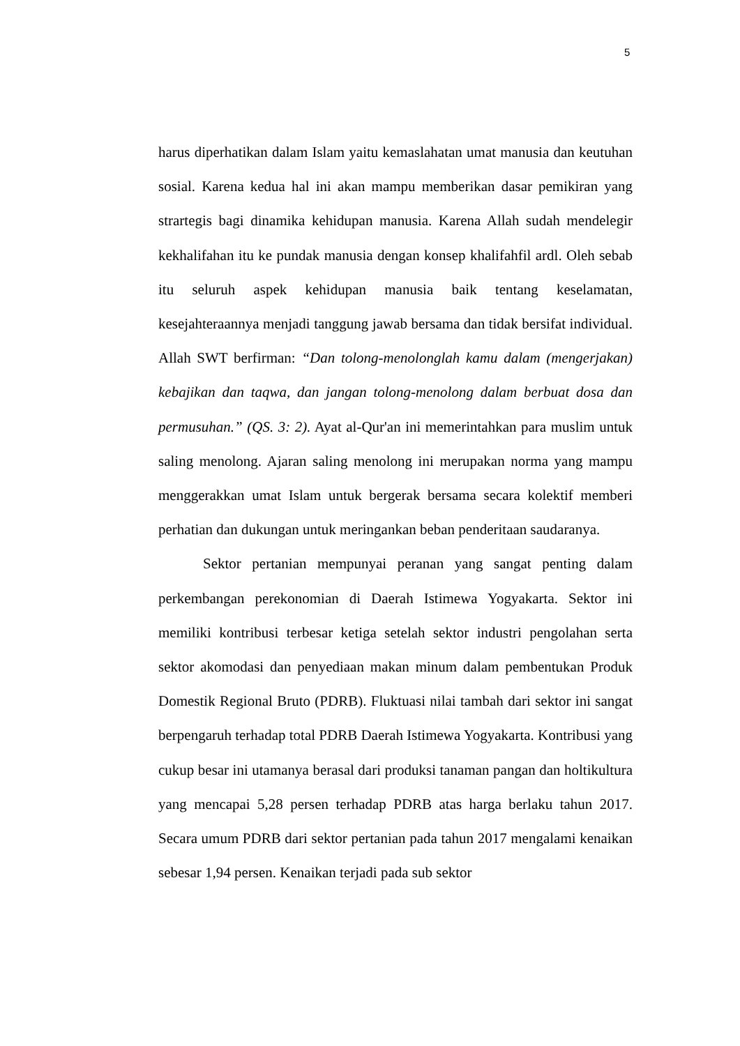5
harus diperhatikan dalam Islam yaitu kemaslahatan umat manusia dan keutuhan sosial. Karena kedua hal ini akan mampu memberikan dasar pemikiran yang strartegis bagi dinamika kehidupan manusia. Karena Allah sudah mendelegir kekhalifahan itu ke pundak manusia dengan konsep khalifahfil ardl. Oleh sebab itu seluruh aspek kehidupan manusia baik tentang keselamatan, kesejahteraannya menjadi tanggung jawab bersama dan tidak bersifat individual. Allah SWT berfirman: “Dan tolong-menolonglah kamu dalam (mengerjakan) kebajikan dan taqwa, dan jangan tolong-menolong dalam berbuat dosa dan permusuhan.” (QS. 3: 2). Ayat al-Qur'an ini memerintahkan para muslim untuk saling menolong. Ajaran saling menolong ini merupakan norma yang mampu menggerakkan umat Islam untuk bergerak bersama secara kolektif memberi perhatian dan dukungan untuk meringankan beban penderitaan saudaranya.
Sektor pertanian mempunyai peranan yang sangat penting dalam perkembangan perekonomian di Daerah Istimewa Yogyakarta. Sektor ini memiliki kontribusi terbesar ketiga setelah sektor industri pengolahan serta sektor akomodasi dan penyediaan makan minum dalam pembentukan Produk Domestik Regional Bruto (PDRB). Fluktuasi nilai tambah dari sektor ini sangat berpengaruh terhadap total PDRB Daerah Istimewa Yogyakarta. Kontribusi yang cukup besar ini utamanya berasal dari produksi tanaman pangan dan holtikultura yang mencapai 5,28 persen terhadap PDRB atas harga berlaku tahun 2017. Secara umum PDRB dari sektor pertanian pada tahun 2017 mengalami kenaikan sebesar 1,94 persen. Kenaikan terjadi pada sub sektor